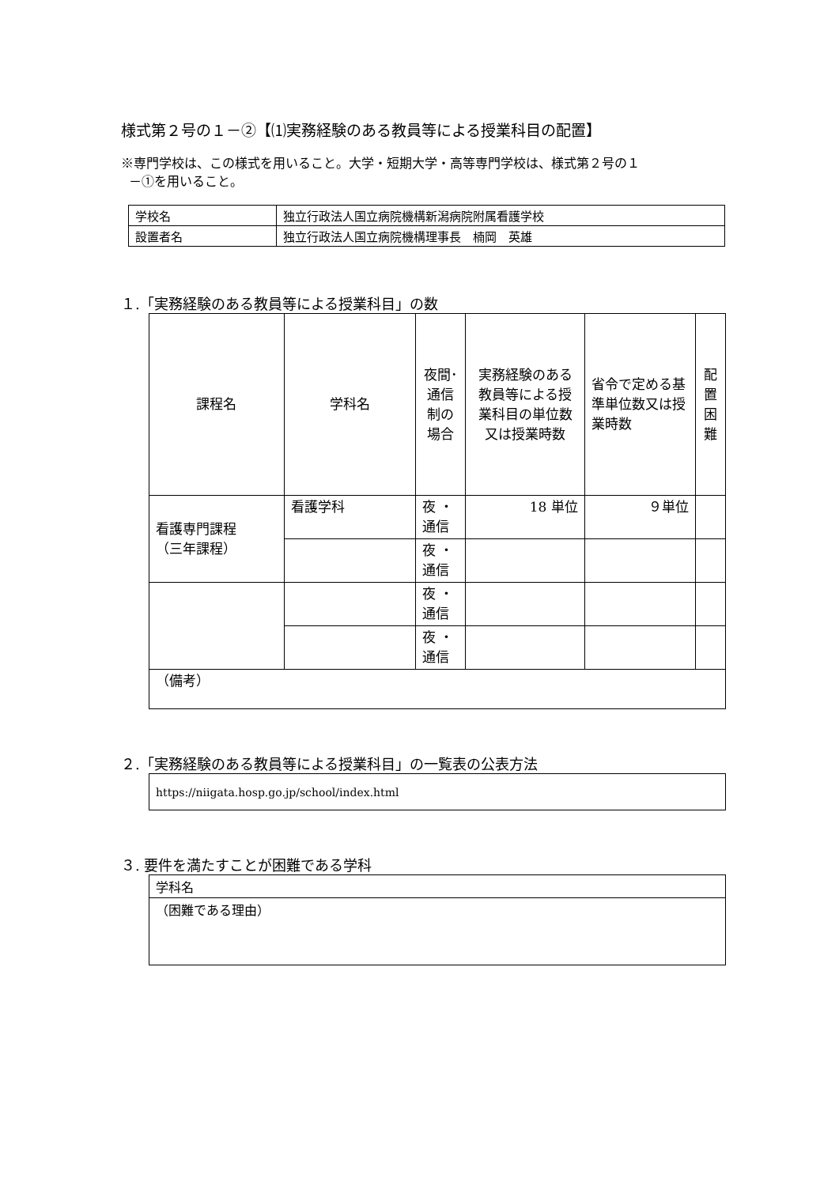様式第２号の１－②【⑴実務経験のある教員等による授業科目の配置】
※専門学校は、この様式を用いること。大学・短期大学・高等専門学校は、様式第２号の１
－①を用いること。
| 学校名 | 独立行政法人国立病院機構新潟病院附属看護学校 |
| 設置者名 | 独立行政法人国立病院機構理事長 楠岡 英雄 |
１.「実務経験のある教員等による授業科目」の数
| 課程名 | 学科名 | 夜間･通信制の場合 | 実務経験のある教員等による授業科目の単位数又は授業時数 | 省令で定める基準単位数又は授業時数 | 配置困難 |
| --- | --- | --- | --- | --- | --- |
| 看護専門課程 （三年課程） | 看護学科 | 夜 ・ 通信 | 18 単位 | ９単位 | |
| | | 夜 ・ 通信 | | | |
| | | 夜 ・ 通信 | | | |
| | | 夜 ・ 通信 | | | |
| （備考） | | | | | |
２.「実務経験のある教員等による授業科目」の一覧表の公表方法
| https://niigata.hosp.go.jp/school/index.html |
３. 要件を満たすことが困難である学科
| 学科名 |
| （困難である理由） |